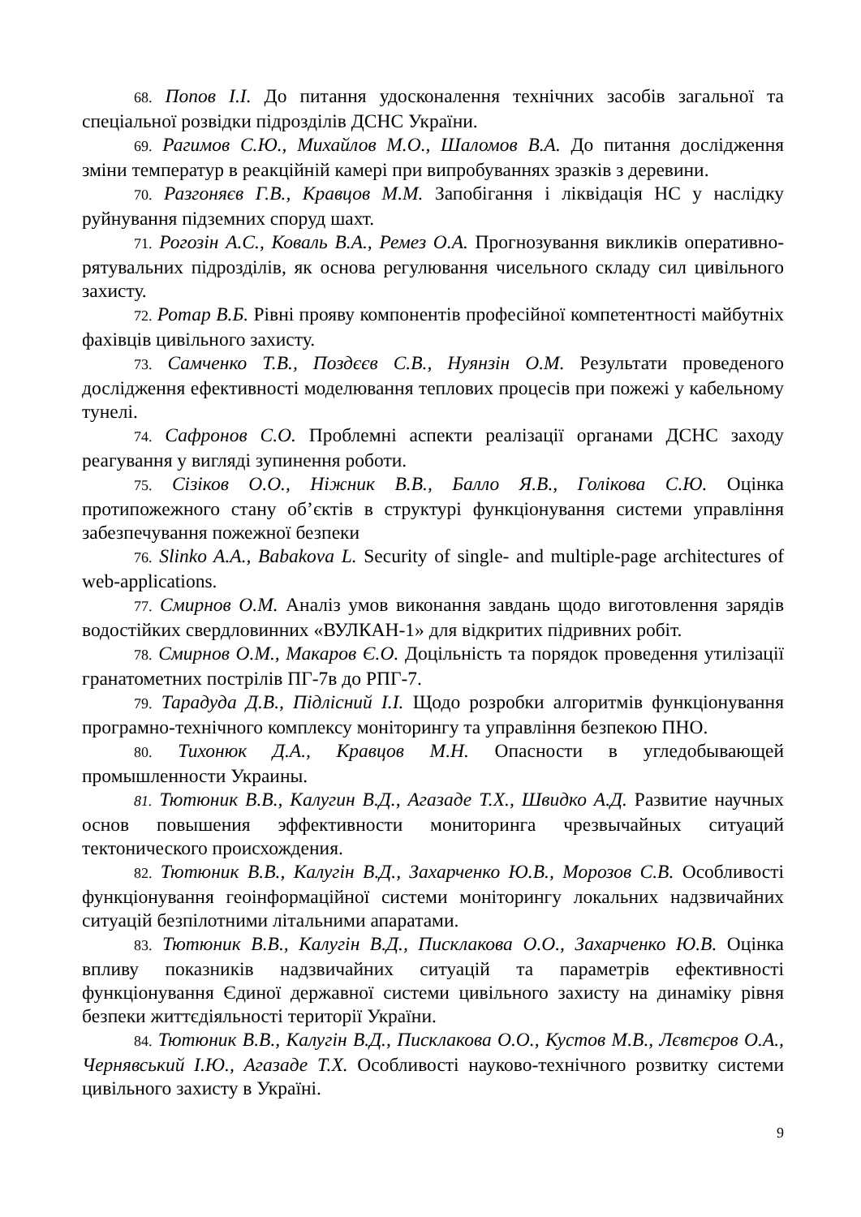68. Попов І.І. До питання удосконалення технічних засобів загальної та спеціальної розвідки підрозділів ДСНС України.
69. Рагимов С.Ю., Михайлов М.О., Шаломов В.А. До питання дослідження зміни температур в реакційній камері при випробуваннях зразків з деревини.
70. Разгоняєв Г.В., Кравцов М.М. Запобігання і ліквідація НС у наслідку руйнування підземних споруд шахт.
71. Рогозін А.С., Коваль В.А., Ремез О.А. Прогнозування викликів оперативно-рятувальних підрозділів, як основа регулювання чисельного складу сил цивільного захисту.
72. Ротар В.Б. Рівні прояву компонентів професійної компетентності майбутніх фахівців цивільного захисту.
73. Самченко Т.В., Поздєєв С.В., Нуянзін О.М. Результати проведеного дослідження ефективності моделювання теплових процесів при пожежі у кабельному тунелі.
74. Сафронов С.О. Проблемні аспекти реалізації органами ДСНС заходу реагування у вигляді зупинення роботи.
75. Сізіков О.О., Ніжник В.В., Балло Я.В., Голікова С.Ю. Оцінка протипожежного стану об’єктів в структурі функціонування системи управління забезпечування пожежної безпеки
76. Slinko A.A., Babakova L. Security of single- and multiple-page architectures of web-applications.
77. Смирнов О.М. Аналіз умов виконання завдань щодо виготовлення зарядів водостійких свердловинних «ВУЛКАН-1» для відкритих підривних робіт.
78. Смирнов О.М., Макаров Є.О. Доцільність та порядок проведення утилізації гранатометних пострілів ПГ-7в до РПГ-7.
79. Тарадуда Д.В., Підлісний І.І. Щодо розробки алгоритмів функціонування програмно-технічного комплексу моніторингу та управління безпекою ПНО.
80. Тихонюк Д.А., Кравцов М.Н. Опасности в угледобывающей промышленности Украины.
81. Тютюник В.В., Калугин В.Д., Агазаде Т.Х., Швидко А.Д. Развитие научных основ повышения эффективности мониторинга чрезвычайных ситуаций тектонического происхождения.
82. Тютюник В.В., Калугін В.Д., Захарченко Ю.В., Морозов С.В. Особливості функціонування геоінформаційної системи моніторингу локальних надзвичайних ситуацій безпілотними літальними апаратами.
83. Тютюник В.В., Калугін В.Д., Писклакова О.О., Захарченко Ю.В. Оцінка впливу показників надзвичайних ситуацій та параметрів ефективності функціонування Єдиної державної системи цивільного захисту на динаміку рівня безпеки життєдіяльності території України.
84. Тютюник В.В., Калугін В.Д., Писклакова О.О., Кустов М.В., Лєвтєров О.А., Чернявський І.Ю., Агазаде Т.Х. Особливості науково-технічного розвитку системи цивільного захисту в Україні.
9